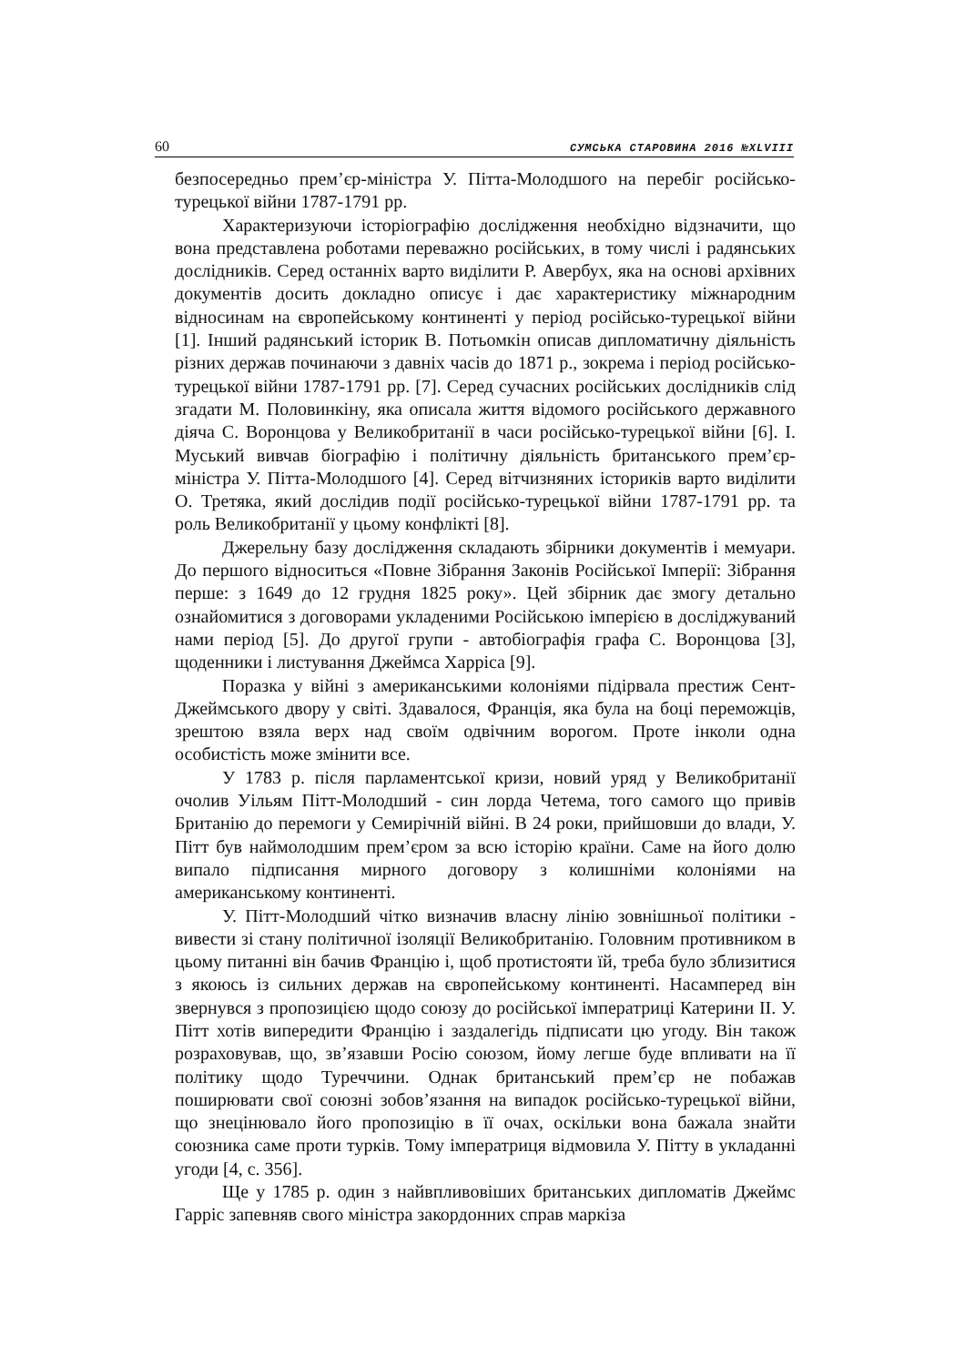60 СУМСЬКА СТАРОВИНА 2016 №XLVIII
безпосередньо прем’єр-міністра У. Пітта-Молодшого на перебіг російсько-турецької війни 1787-1791 рр.
Характеризуючи історіографію дослідження необхідно відзначити, що вона представлена роботами переважно російських, в тому числі і радянських дослідників. Серед останніх варто виділити Р. Авербух, яка на основі архівних документів досить докладно описує і дає характеристику міжнародним відносинам на європейському континенті у період російсько-турецької війни [1]. Інший радянський історик В. Потьомкін описав дипломатичну діяльність різних держав починаючи з давніх часів до 1871 р., зокрема і період російсько-турецької війни 1787-1791 рр. [7]. Серед сучасних російських дослідників слід згадати М. Половинкіну, яка описала життя відомого російського державного діяча С. Воронцова у Великобританії в часи російсько-турецької війни [6]. І. Муський вивчав біографію і політичну діяльність британського прем’єр-міністра У. Пітта-Молодшого [4]. Серед вітчизняних істориків варто виділити О. Третяка, який дослідив події російсько-турецької війни 1787-1791 рр. та роль Великобританії у цьому конфлікті [8].
Джерельну базу дослідження складають збірники документів і мемуари. До першого відноситься «Повне Зібрання Законів Російської Імперії: Зібрання перше: з 1649 до 12 грудня 1825 року». Цей збірник дає змогу детально ознайомитися з договорами укладеними Російською імперією в досліджуваний нами період [5]. До другої групи - автобіографія графа С. Воронцова [3], щоденники і листування Джеймса Харріса [9].
Поразка у війні з американськими колоніями підірвала престиж Сент-Джеймського двору у світі. Здавалося, Франція, яка була на боці переможців, зрештою взяла верх над своїм одвічним ворогом. Проте інколи одна особистість може змінити все.
У 1783 р. після парламентської кризи, новий уряд у Великобританії очолив Уільям Пітт-Молодший - син лорда Четема, того самого що привів Британію до перемоги у Семирічній війні. В 24 роки, прийшовши до влади, У. Пітт був наймолодшим прем’єром за всю історію країни. Саме на його долю випало підписання мирного договору з колишніми колоніями на американському континенті.
У. Пітт-Молодший чітко визначив власну лінію зовнішньої політики - вивести зі стану політичної ізоляції Великобританію. Головним противником в цьому питанні він бачив Францію і, щоб протистояти їй, треба було зблизитися з якоюсь із сильних держав на європейському континенті. Насамперед він звернувся з пропозицією щодо союзу до російської імператриці Катерини ІІ. У. Пітт хотів випередити Францію і заздалегідь підписати цю угоду. Він також розраховував, що, зв’язавши Росію союзом, йому легше буде впливати на її політику щодо Туреччини. Однак британський прем’єр не побажав поширювати свої союзні зобов’язання на випадок російсько-турецької війни, що знецінювало його пропозицію в її очах, оскільки вона бажала знайти союзника саме проти турків. Тому імператриця відмовила У. Пітту в укладанні угоди [4, с. 356].
Ще у 1785 р. один з найвпливовіших британських дипломатів Джеймс Гарріс запевняв свого міністра закордонних справ маркіза